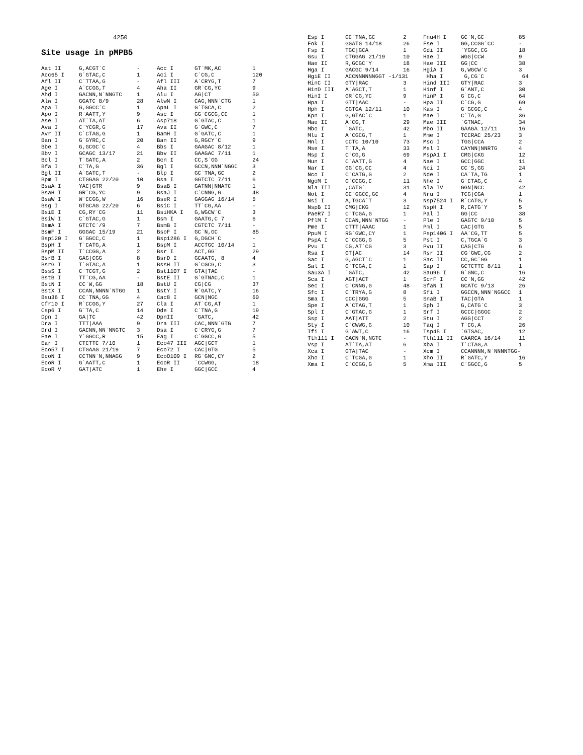4250
Site usage in pMPB5
| Aat II | G,ACGT`C | - | Acc I | GT`MK,AC | 1 |
| Acc65 I | G`GTAC,C | 1 | Aci I | C`CG,C | 120 |
| Afl II | C`TTAA,G | - | Afl III | A`CRYG,T | 7 |
| Age I | A`CCGG,T | 4 | Aha II | GR`CG,YC | 9 |
| Ahd I | GACNN,N`NNGTC | 1 | Alu I | AG/CT | 50 |
| Alw I | GGATC 8/9 | 28 | AlwN I | CAG,NNN`CTG | 1 |
| Apa I | G,GGCC`C | 1 | ApaL I | G`TGCA,C | 2 |
| Apo I | R`AATT,Y | 9 | Asc I | GG`CGCG,CC | 1 |
| Ase I | AT`TA,AT | 6 | Asp718 | G`GTAC,C | 1 |
| Ava I | C`YCGR,G | 17 | Ava II | G`GWC,C | 7 |
| Avr II | C`CTAG,G | 1 | BamH I | G`GATC,C | 1 |
| Ban I | G`GYRC,C | 20 | Ban II | G,RGCY`C | 9 |
| Bbe I | G,GCGC`C | 4 | Bbs I | GAAGAC 8/12 | 1 |
| Bbv I | GCAGC 13/17 | 21 | Bbv II | GAAGAC 7/11 | 1 |
| Bcl I | T`GATC,A | 2 | Bcn I | CC,S`GG | 24 |
| Bfa I | C`TA,G | 36 | Bgl I | GCCN,NNN`NGGC | 3 |
| Bgl II | A`GATC,T | - | Blp I | GC`TNA,GC | 2 |
| Bpm I | CTGGAG 22/20 | 10 | Bsa I | GGTCTC 7/11 | 6 |
| BsaA I | YAC/GTR | 9 | BsaB I | GATNN/NNATC | 1 |
| BsaH I | GR`CG,YC | 9 | BsaJ I | C`CNNG,G | 48 |
| BsaW I | W`CCGG,W | 16 | BseR I | GAGGAG 16/14 | 5 |
| Bsg I | GTGCAG 22/20 | 6 | BsiC I | TT`CG,AA | - |
| BsiE I | CG,RY`CG | 11 | BsiHKA I | G,WGCW`C | 3 |
| BsiW I | C`GTAC,G | 1 | Bsm I | GAATG,C 7 | 6 |
| BsmA I | GTCTC`/9 | 7 | BsmB I | CGTCTC 7/11 | - |
| BsmF I | GGGAC 15/19 | 21 | BsoF I | GC`N,GC | 85 |
| Bsp120 I | G`GGCC,C | 1 | Bsp1286 I | G,DGCH`C | - |
| BspH I | T`CATG,A | 1 | BspM I | ACCTGC 10/14 | 1 |
| BspM II | T`CCGG,A | 2 | Bsr I | ACT,GG` | 29 |
| BsrB I | GAG/CGG | 8 | BsrD I | GCAATG, 8 | 4 |
| BsrG I | T`GTAC,A | 1 | BssH II | G`CGCG,C | 3 |
| BssS I | C`TCGT,G | 2 | Bst1107 I | GTA/TAC | - |
| BstB I | TT`CG,AA | - | BstE II | G`GTNAC,C | 1 |
| BstN I | CC`W,GG | 18 | BstU I | CG/CG | 37 |
| BstX I | CCAN,NNNN`NTGG | 1 | BstY I | R`GATC,Y | 16 |
| Bsu36 I | CC`TNA,GG | 4 | Cac8 I | GCN/NGC | 60 |
| Cfr10 I | R`CCGG,Y | 27 | Cla I | AT`CG,AT | 1 |
| Csp6 I | G`TA,C | 14 | Dde I | C`TNA,G | 19 |
| Dpn I | GA/TC | 42 | DpnII | `GATC, | 42 |
| Dra I | TTT/AAA | 9 | Dra III | CAC,NNN`GTG | 7 |
| Drd I | GACNN,NN`NNGTC | 3 | Dsa I | C`CRYG,G | 7 |
| Eae I | Y`GGCC,R | 15 | Eag I | C`GGCC,G | 5 |
| Ear I | CTCTTC 7/10 | 1 | Eco47 III | AGC/GCT | 1 |
| Eco57 I | CTGAAG 21/19 | 7 | Eco72 I | CAC/GTG | 5 |
| EcoN I | CCTNN`N,NNAGG | 9 | EcoO109 I | RG`GNC,CY | 2 |
| EcoR I | G`AATT,C | 1 | EcoR II | `CCWGG, | 18 |
| EcoR V | GAT/ATC | 1 | Ehe I | GGC/GCC | 4 |
| Esp I | GC`TNA,GC | 2 | Fnu4H I | GC`N,GC | 85 |
| Fok I | GGATG 14/18 | 26 | Fse I | GG,CCGG`CC | - |
| Fsp I | TGC/GCA | 1 | Gdi II | `YGGC,CG | 18 |
| Gsu I | CTGGAG 21/19 | 10 | Hae I | WGG/CCW | 9 |
| Hae II | R,GCGC`Y | 18 | Hae III | GG/CC | 38 |
| Hga I | GACGC 9/14 | 16 | HgiA I | G,WGCW`C | 3 |
| HgiE II | ACCNNNNNNGGT -1/131 | | Hha I | G,CG`C | 64 |
| HinC II | GTY/RAC | 3 | Hind III | GTY/RAC | 3 |
| HinD III | A`AGCT,T | 1 | Hinf I | G`ANT,C | 30 |
| HinI I | GR`CG,YC | 9 | HinP I | G`CG,C | 64 |
| Hpa I | GTT/AAC | - | Hpa II | C`CG,G | 69 |
| Hph I | GGTGA 12/11 | 10 | Kas I | G`GCGC,C | 4 |
| Kpn I | G,GTAC`C | 1 | Mae I | C`TA,G | 36 |
| Mae II | A`CG,T | 29 | Mae III | `GTNAC, | 34 |
| Mbo I | `GATC, | 42 | Mbo II | GAAGA 12/11 | 16 |
| Mlu I | A`CGCG,T | 1 | Mme I | TCCRAC 25/23 | 3 |
| Mnl I | CCTC 10/10 | 73 | Msc I | TGG/CCA | 2 |
| Mse I | T`TA,A | 33 | Msl I | CAYNN/NNRTG | 4 |
| Msp I | C`CG,G | 69 | MspA1 I | CMG/CKG | 12 |
| Mun I | C`AATT,G | 4 | Nae I | GCC/GGC | 11 |
| Nar I | GG`CG,CC | 4 | Nci I | CC`S,GG | 24 |
| Nco I | C`CATG,G | 2 | Nde I | CA`TA,TG | 1 |
| NgoM I | G`CCGG,C | 11 | Nhe I | G`CTAG,C | 4 |
| Nla III | ,CATG` | 31 | Nla IV | GGN/NCC | 42 |
| Not I | GC`GGCC,GC | 4 | Nru I | TCG/CGA | 1 |
| Nsi I | A,TGCA`T | 3 | Nsp7524 I | R`CATG,Y | 5 |
| NspB II | CMG/CKG | 12 | NspH I | R,CATG`Y | 5 |
| PaeR7 I | C`TCGA,G | 1 | Pal I | GG/CC | 38 |
| PflM I | CCAN,NNN`NTGG | - | Ple I | GAGTC 9/10 | 5 |
| Pme I | CTTT/AAAC | 1 | Pml I | CAC/GTG | 5 |
| PpuM I | RG`GWC,CY | 1 | Psp1406 I | AA`CG,TT | 5 |
| PspA I | C`CCGG,G | 5 | Pst I | C,TGCA`G | 3 |
| Pvu I | CG,AT`CG | 3 | Pvu II | CAG/CTG | 6 |
| Rsa I | GT/AC | 14 | Rsr II | CG`GWC,CG | 2 |
| Sac I | G,AGCT`C | 1 | Sac II | CC,GC`GG | 1 |
| Sal I | G`TCGA,C | 1 | Sap I | GCTCTTC 8/11 | 1 |
| Sau3A I | `GATC, | 42 | Sau96 I | G`GNC,C | 16 |
| Sca I | AGT/ACT | 1 | ScrF I | CC`N,GG | 42 |
| Sec I | C`CNNG,G | 48 | SfaN I | GCATC 9/13 | 26 |
| Sfc I | C`TRYA,G | 8 | Sfi I | GGCCN,NNN`NGGCC | 1 |
| Sma I | CCC/GGG | 5 | SnaB I | TAC/GTA | 1 |
| Spe I | A`CTAG,T | 1 | Sph I | G,CATG`C | 3 |
| Spl I | C`GTAC,G | 1 | Srf I | GCCC/GGGC | 2 |
| Ssp I | AAT/ATT | 2 | Stu I | AGG/CCT | 2 |
| Sty I | C`CWWG,G | 10 | Taq I | T`CG,A | 26 |
| Tfi I | G`AWT,C | 16 | Tsp45 I | `GTSAC, | 12 |
| Tth111 I | GACN`N,NGTC | - | Tth111 II | CAARCA 16/14 | 11 |
| Vsp I | AT`TA,AT | 6 | Xba I | T`CTAG,A | 1 |
| Xca I | GTA/TAC | - | Xcm I | CCANNNN,N`NNNNTGG- | |
| Xho I | C`TCGA,G | 1 | Xho II | R`GATC,Y | 16 |
| Xma I | C`CCGG,G | 5 | Xma III | C`GGCC,G | 5 |